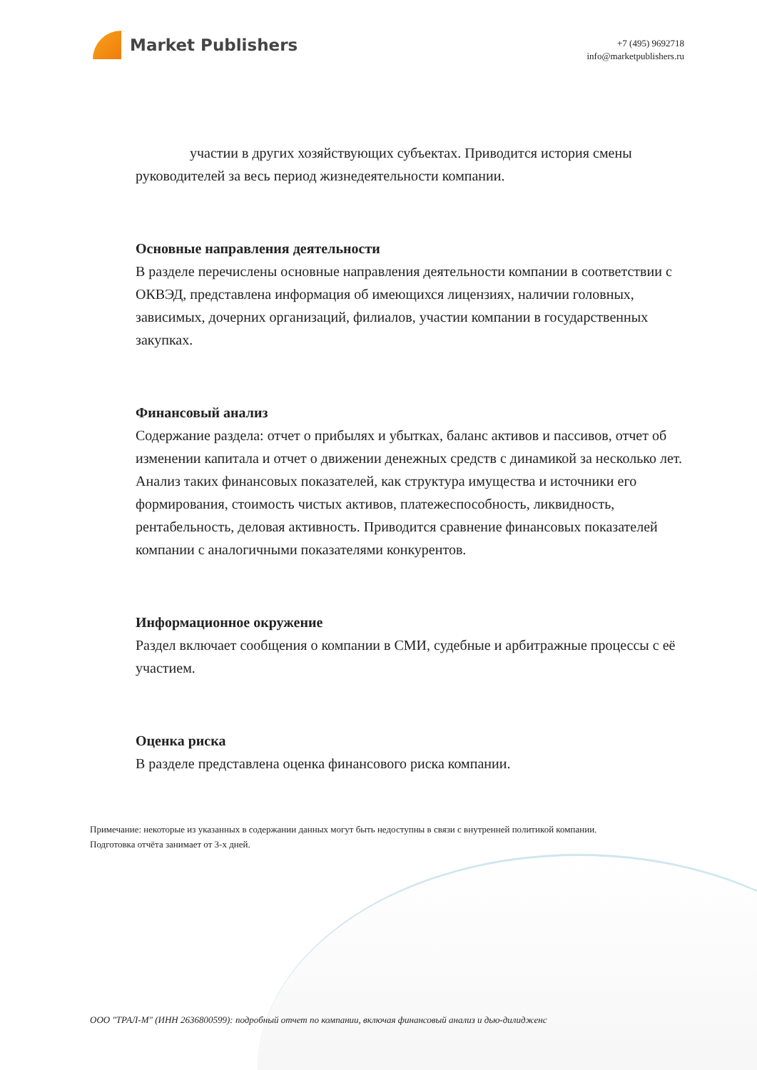Market Publishers
+7 (495) 9692718
info@marketpublishers.ru
участии в других хозяйствующих субъектах. Приводится история смены руководителей за весь период жизнедеятельности компании.
Основные направления деятельности
В разделе перечислены основные направления деятельности компании в соответствии с ОКВЭД, представлена информация об имеющихся лицензиях, наличии головных, зависимых, дочерних организаций, филиалов, участии компании в государственных закупках.
Финансовый анализ
Содержание раздела: отчет о прибылях и убытках, баланс активов и пассивов, отчет об изменении капитала и отчет о движении денежных средств с динамикой за несколько лет. Анализ таких финансовых показателей, как структура имущества и источники его формирования, стоимость чистых активов, платежеспособность, ликвидность, рентабельность, деловая активность. Приводится сравнение финансовых показателей компании с аналогичными показателями конкурентов.
Информационное окружение
Раздел включает сообщения о компании в СМИ, судебные и арбитражные процессы с её участием.
Оценка риска
В разделе представлена оценка финансового риска компании.
Примечание: некоторые из указанных в содержании данных могут быть недоступны в связи с внутренней политикой компании.
Подготовка отчёта занимает от 3-х дней.
ООО "ТРАЛ-М" (ИНН 2636800599): подробный отчет по компании, включая финансовый анализ и дью-дилидженс